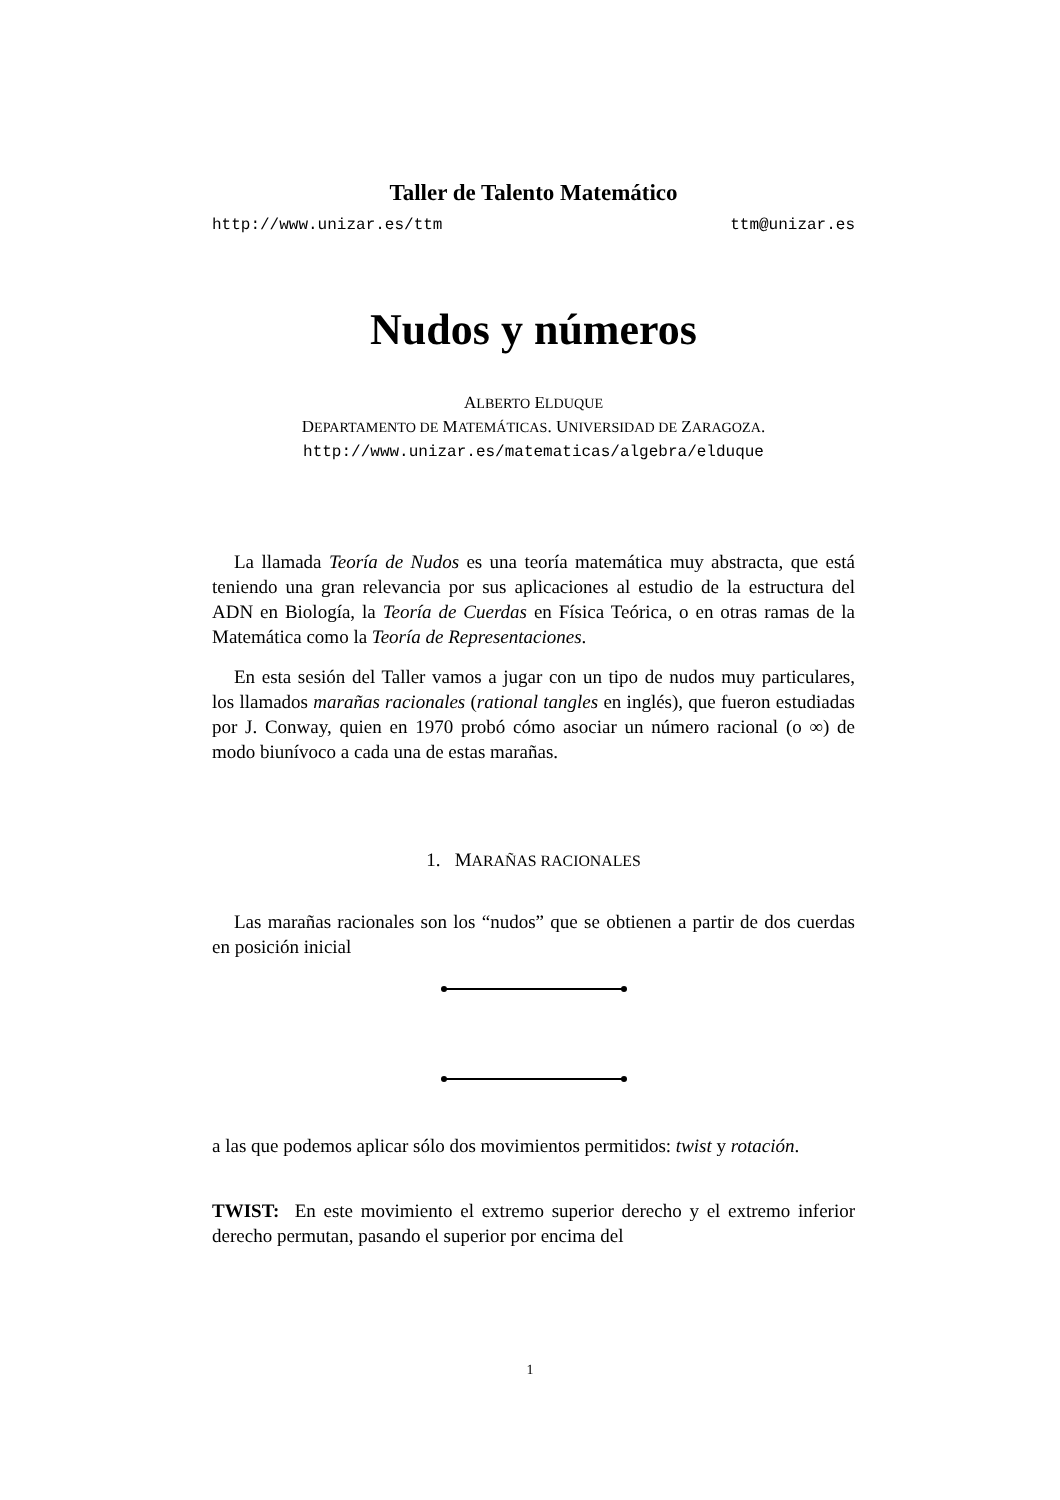Taller de Talento Matemático
http://www.unizar.es/ttm ttm@unizar.es
Nudos y números
ALBERTO ELDUQUE
DEPARTAMENTO DE MATEMÁTICAS. UNIVERSIDAD DE ZARAGOZA.
http://www.unizar.es/matematicas/algebra/elduque
La llamada Teoría de Nudos es una teoría matemática muy abstracta, que está teniendo una gran relevancia por sus aplicaciones al estudio de la estructura del ADN en Biología, la Teoría de Cuerdas en Física Teórica, o en otras ramas de la Matemática como la Teoría de Representaciones.
En esta sesión del Taller vamos a jugar con un tipo de nudos muy particulares, los llamados marañas racionales (rational tangles en inglés), que fueron estudiadas por J. Conway, quien en 1970 probó cómo asociar un número racional (o ∞) de modo biunívoco a cada una de estas marañas.
1. MARAÑAS RACIONALES
Las marañas racionales son los “nudos” que se obtienen a partir de dos cuerdas en posición inicial
a las que podemos aplicar sólo dos movimientos permitidos: twist y rotación.
TWIST: En este movimiento el extremo superior derecho y el extremo inferior derecho permutan, pasando el superior por encima del
1